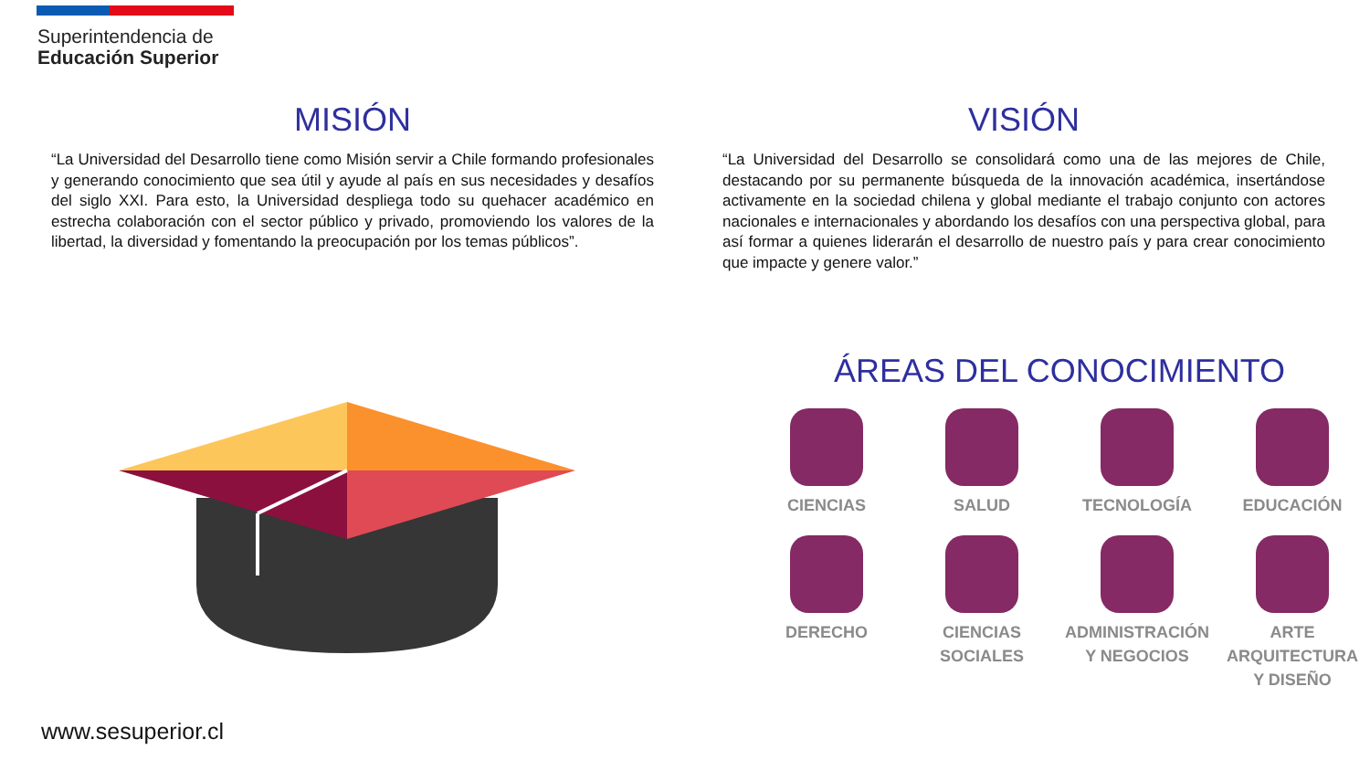Superintendencia de
Educación Superior
MISIÓN
“La Universidad del Desarrollo tiene como Misión servir a Chile formando profesionales y generando conocimiento que sea útil y ayude al país en sus necesidades y desafíos del siglo XXI. Para esto, la Universidad despliega todo su quehacer académico en estrecha colaboración con el sector público y privado, promoviendo los valores de la libertad, la diversidad y fomentando la preocupación por los temas públicos”.
VISIÓN
“La Universidad del Desarrollo se consolidará como una de las mejores de Chile, destacando por su permanente búsqueda de la innovación académica, insertándose activamente en la sociedad chilena y global mediante el trabajo conjunto con actores nacionales e internacionales y abordando los desafíos con una perspectiva global, para así formar a quienes liderarán el desarrollo de nuestro país y para crear conocimiento que impacte y genere valor.”
ÁREAS DEL CONOCIMIENTO
CIENCIAS
SALUD
TECNOLOGÍA
EDUCACIÓN
DERECHO
CIENCIAS
SOCIALES
ADMINISTRACIÓN
Y NEGOCIOS
ARTE
ARQUITECTURA
Y DISEÑO
www.sesuperior.cl